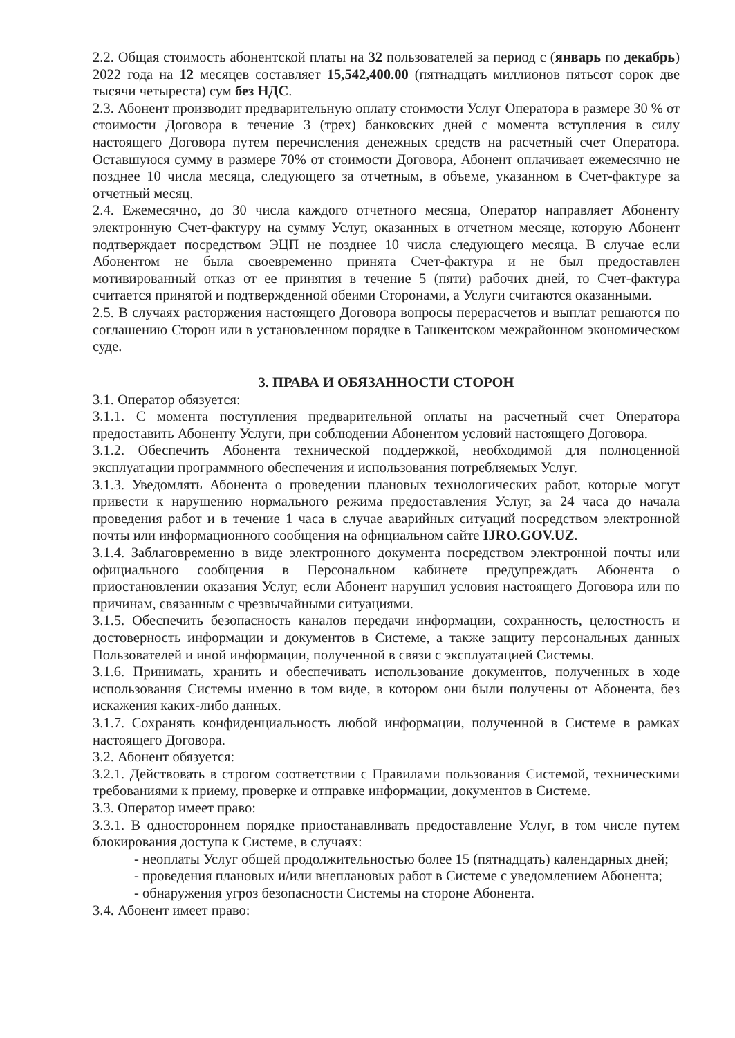2.2. Общая стоимость абонентской платы на 32 пользователей за период с (январь по декабрь) 2022 года на 12 месяцев составляет 15,542,400.00 (пятнадцать миллионов пятьсот сорок две тысячи четыреста) сум без НДС.
2.3. Абонент производит предварительную оплату стоимости Услуг Оператора в размере 30 % от стоимости Договора в течение 3 (трех) банковских дней с момента вступления в силу настоящего Договора путем перечисления денежных средств на расчетный счет Оператора. Оставшуюся сумму в размере 70% от стоимости Договора, Абонент оплачивает ежемесячно не позднее 10 числа месяца, следующего за отчетным, в объеме, указанном в Счет-фактуре за отчетный месяц.
2.4. Ежемесячно, до 30 числа каждого отчетного месяца, Оператор направляет Абоненту электронную Счет-фактуру на сумму Услуг, оказанных в отчетном месяце, которую Абонент подтверждает посредством ЭЦП не позднее 10 числа следующего месяца. В случае если Абонентом не была своевременно принята Счет-фактура и не был предоставлен мотивированный отказ от ее принятия в течение 5 (пяти) рабочих дней, то Счет-фактура считается принятой и подтвержденной обеими Сторонами, а Услуги считаются оказанными.
2.5. В случаях расторжения настоящего Договора вопросы перерасчетов и выплат решаются по соглашению Сторон или в установленном порядке в Ташкентском межрайонном экономическом суде.
3. ПРАВА И ОБЯЗАННОСТИ СТОРОН
3.1. Оператор обязуется:
3.1.1. С момента поступления предварительной оплаты на расчетный счет Оператора предоставить Абоненту Услуги, при соблюдении Абонентом условий настоящего Договора.
3.1.2. Обеспечить Абонента технической поддержкой, необходимой для полноценной эксплуатации программного обеспечения и использования потребляемых Услуг.
3.1.3. Уведомлять Абонента о проведении плановых технологических работ, которые могут привести к нарушению нормального режима предоставления Услуг, за 24 часа до начала проведения работ и в течение 1 часа в случае аварийных ситуаций посредством электронной почты или информационного сообщения на официальном сайте IJRO.GOV.UZ.
3.1.4. Заблаговременно в виде электронного документа посредством электронной почты или официального сообщения в Персональном кабинете предупреждать Абонента о приостановлении оказания Услуг, если Абонент нарушил условия настоящего Договора или по причинам, связанным с чрезвычайными ситуациями.
3.1.5. Обеспечить безопасность каналов передачи информации, сохранность, целостность и достоверность информации и документов в Системе, а также защиту персональных данных Пользователей и иной информации, полученной в связи с эксплуатацией Системы.
3.1.6. Принимать, хранить и обеспечивать использование документов, полученных в ходе использования Системы именно в том виде, в котором они были получены от Абонента, без искажения каких-либо данных.
3.1.7. Сохранять конфиденциальность любой информации, полученной в Системе в рамках настоящего Договора.
3.2. Абонент обязуется:
3.2.1. Действовать в строгом соответствии с Правилами пользования Системой, техническими требованиями к приему, проверке и отправке информации, документов в Системе.
3.3. Оператор имеет право:
3.3.1. В одностороннем порядке приостанавливать предоставление Услуг, в том числе путем блокирования доступа к Системе, в случаях:
- неоплаты Услуг общей продолжительностью более 15 (пятнадцать) календарных дней;
- проведения плановых и/или внеплановых работ в Системе с уведомлением Абонента;
- обнаружения угроз безопасности Системы на стороне Абонента.
3.4. Абонент имеет право: